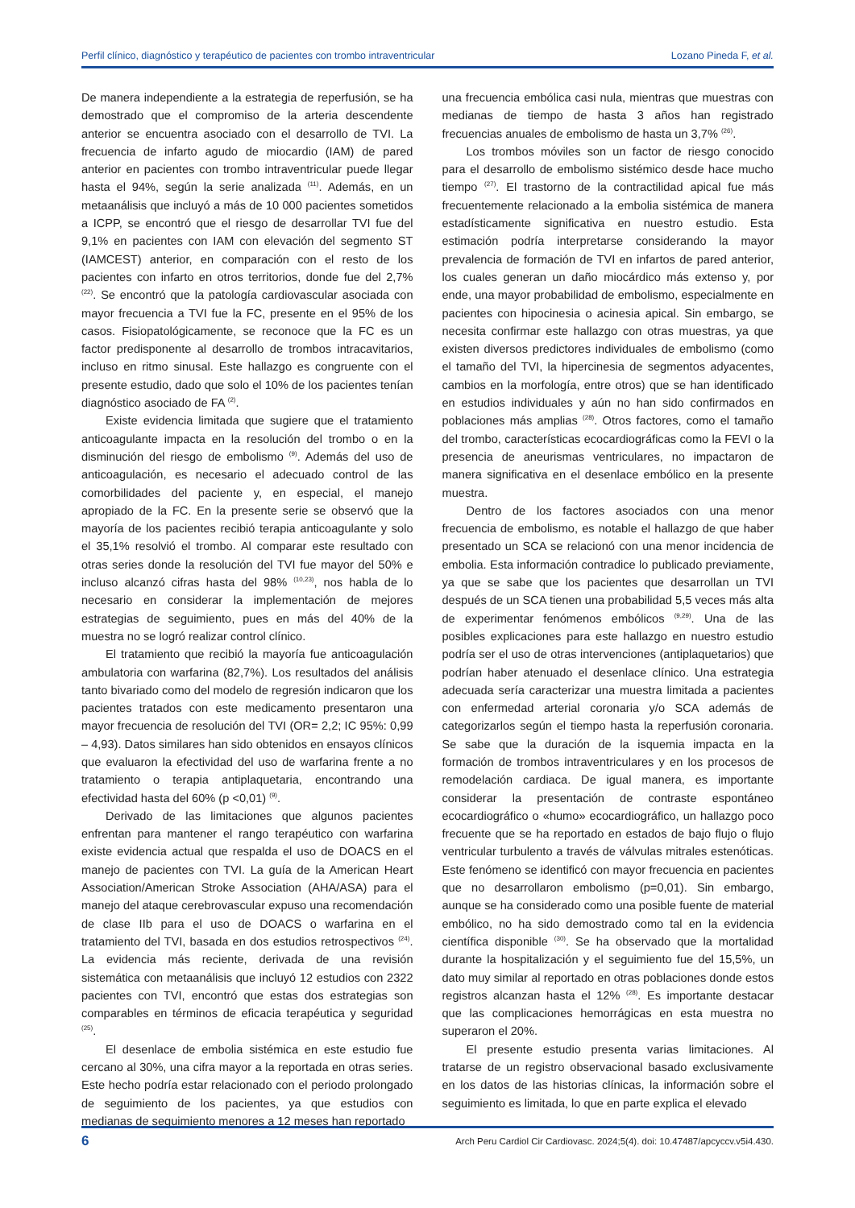Perfil clínico, diagnóstico y terapéutico de pacientes con trombo intraventricular Lozano Pineda F, et al.
De manera independiente a la estrategia de reperfusión, se ha demostrado que el compromiso de la arteria descendente anterior se encuentra asociado con el desarrollo de TVI. La frecuencia de infarto agudo de miocardio (IAM) de pared anterior en pacientes con trombo intraventricular puede llegar hasta el 94%, según la serie analizada <sup>(11)</sup>. Además, en un metaanálisis que incluyó a más de 10 000 pacientes sometidos a ICPP, se encontró que el riesgo de desarrollar TVI fue del 9,1% en pacientes con IAM con elevación del segmento ST (IAMCEST) anterior, en comparación con el resto de los pacientes con infarto en otros territorios, donde fue del 2,7% <sup>(22)</sup>. Se encontró que la patología cardiovascular asociada con mayor frecuencia a TVI fue la FC, presente en el 95% de los casos. Fisiopatológicamente, se reconoce que la FC es un factor predisponente al desarrollo de trombos intracavitarios, incluso en ritmo sinusal. Este hallazgo es congruente con el presente estudio, dado que solo el 10% de los pacientes tenían diagnóstico asociado de FA <sup>(2)</sup>.
Existe evidencia limitada que sugiere que el tratamiento anticoagulante impacta en la resolución del trombo o en la disminución del riesgo de embolismo <sup>(9)</sup>. Además del uso de anticoagulación, es necesario el adecuado control de las comorbilidades del paciente y, en especial, el manejo apropiado de la FC. En la presente serie se observó que la mayoría de los pacientes recibió terapia anticoagulante y solo el 35,1% resolvió el trombo. Al comparar este resultado con otras series donde la resolución del TVI fue mayor del 50% e incluso alcanzó cifras hasta del 98% <sup>(10,23)</sup>, nos habla de lo necesario en considerar la implementación de mejores estrategias de seguimiento, pues en más del 40% de la muestra no se logró realizar control clínico.
El tratamiento que recibió la mayoría fue anticoagulación ambulatoria con warfarina (82,7%). Los resultados del análisis tanto bivariado como del modelo de regresión indicaron que los pacientes tratados con este medicamento presentaron una mayor frecuencia de resolución del TVI (OR= 2,2; IC 95%: 0,99 – 4,93). Datos similares han sido obtenidos en ensayos clínicos que evaluaron la efectividad del uso de warfarina frente a no tratamiento o terapia antiplaquetaria, encontrando una efectividad hasta del 60% (p <0,01) <sup>(9)</sup>.
Derivado de las limitaciones que algunos pacientes enfrentan para mantener el rango terapéutico con warfarina existe evidencia actual que respalda el uso de DOACS en el manejo de pacientes con TVI. La guía de la American Heart Association/American Stroke Association (AHA/ASA) para el manejo del ataque cerebrovascular expuso una recomendación de clase IIb para el uso de DOACS o warfarina en el tratamiento del TVI, basada en dos estudios retrospectivos <sup>(24)</sup>. La evidencia más reciente, derivada de una revisión sistemática con metaanálisis que incluyó 12 estudios con 2322 pacientes con TVI, encontró que estas dos estrategias son comparables en términos de eficacia terapéutica y seguridad <sup>(25)</sup>.
El desenlace de embolia sistémica en este estudio fue cercano al 30%, una cifra mayor a la reportada en otras series. Este hecho podría estar relacionado con el periodo prolongado de seguimiento de los pacientes, ya que estudios con medianas de seguimiento menores a 12 meses han reportado
una frecuencia embólica casi nula, mientras que muestras con medianas de tiempo de hasta 3 años han registrado frecuencias anuales de embolismo de hasta un 3,7% <sup>(26)</sup>.
Los trombos móviles son un factor de riesgo conocido para el desarrollo de embolismo sistémico desde hace mucho tiempo <sup>(27)</sup>. El trastorno de la contractilidad apical fue más frecuentemente relacionado a la embolia sistémica de manera estadísticamente significativa en nuestro estudio. Esta estimación podría interpretarse considerando la mayor prevalencia de formación de TVI en infartos de pared anterior, los cuales generan un daño miocárdico más extenso y, por ende, una mayor probabilidad de embolismo, especialmente en pacientes con hipocinesia o acinesia apical. Sin embargo, se necesita confirmar este hallazgo con otras muestras, ya que existen diversos predictores individuales de embolismo (como el tamaño del TVI, la hipercinesia de segmentos adyacentes, cambios en la morfología, entre otros) que se han identificado en estudios individuales y aún no han sido confirmados en poblaciones más amplias <sup>(28)</sup>. Otros factores, como el tamaño del trombo, características ecocardiográficas como la FEVI o la presencia de aneurismas ventriculares, no impactaron de manera significativa en el desenlace embólico en la presente muestra.
Dentro de los factores asociados con una menor frecuencia de embolismo, es notable el hallazgo de que haber presentado un SCA se relacionó con una menor incidencia de embolia. Esta información contradice lo publicado previamente, ya que se sabe que los pacientes que desarrollan un TVI después de un SCA tienen una probabilidad 5,5 veces más alta de experimentar fenómenos embólicos <sup>(9,29)</sup>. Una de las posibles explicaciones para este hallazgo en nuestro estudio podría ser el uso de otras intervenciones (antiplaquetarios) que podrían haber atenuado el desenlace clínico. Una estrategia adecuada sería caracterizar una muestra limitada a pacientes con enfermedad arterial coronaria y/o SCA además de categorizarlos según el tiempo hasta la reperfusión coronaria. Se sabe que la duración de la isquemia impacta en la formación de trombos intraventriculares y en los procesos de remodelación cardiaca. De igual manera, es importante considerar la presentación de contraste espontáneo ecocardiográfico o «humo» ecocardiográfico, un hallazgo poco frecuente que se ha reportado en estados de bajo flujo o flujo ventricular turbulento a través de válvulas mitrales estenóticas. Este fenómeno se identificó con mayor frecuencia en pacientes que no desarrollaron embolismo (p=0,01). Sin embargo, aunque se ha considerado como una posible fuente de material embólico, no ha sido demostrado como tal en la evidencia científica disponible <sup>(30)</sup>. Se ha observado que la mortalidad durante la hospitalización y el seguimiento fue del 15,5%, un dato muy similar al reportado en otras poblaciones donde estos registros alcanzan hasta el 12% <sup>(28)</sup>. Es importante destacar que las complicaciones hemorrágicas en esta muestra no superaron el 20%.
El presente estudio presenta varias limitaciones. Al tratarse de un registro observacional basado exclusivamente en los datos de las historias clínicas, la información sobre el seguimiento es limitada, lo que en parte explica el elevado
6 Arch Peru Cardiol Cir Cardiovasc. 2024;5(4). doi: 10.47487/apcyccv.v5i4.430.